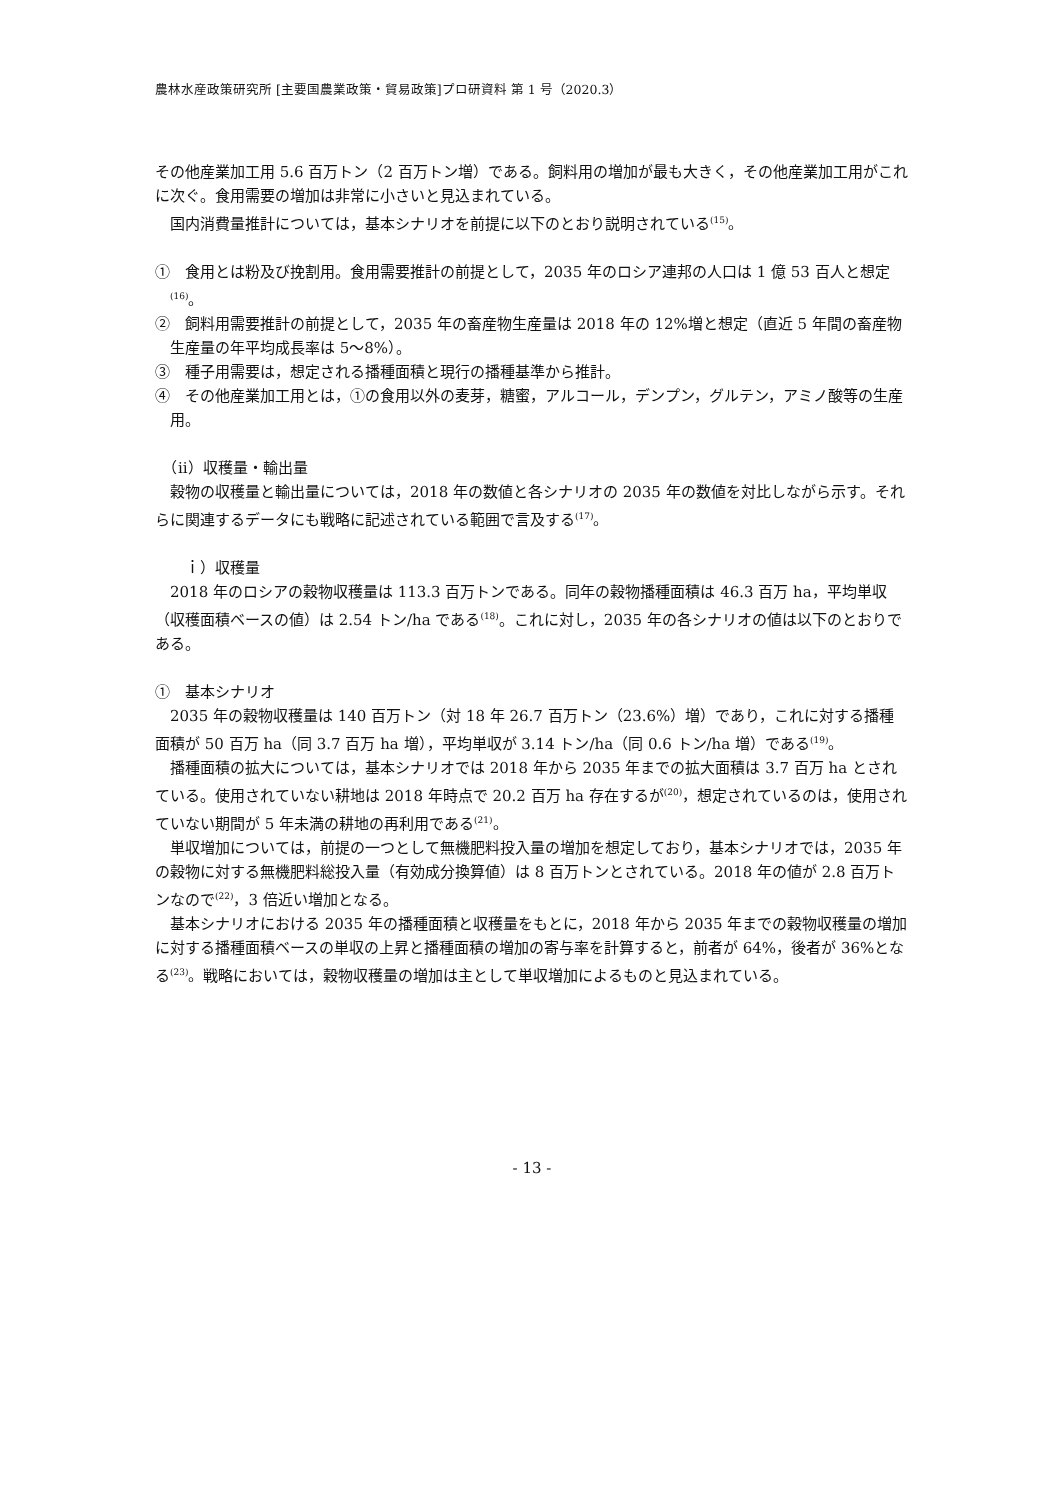農林水産政策研究所 [主要国農業政策・貿易政策]プロ研資料 第 1 号（2020.3）
その他産業加工用 5.6 百万トン（2 百万トン増）である。飼料用の増加が最も大きく，その他産業加工用がこれに次ぐ。食用需要の増加は非常に小さいと見込まれている。
国内消費量推計については，基本シナリオを前提に以下のとおり説明されている<sup>(15)</sup>。
①　食用とは粉及び挽割用。食用需要推計の前提として，2035 年のロシア連邦の人口は 1 億 53 百人と想定<sup>(16)</sup>。
②　飼料用需要推計の前提として，2035 年の畜産物生産量は 2018 年の 12%増と想定（直近 5 年間の畜産物生産量の年平均成長率は 5～8%）。
③　種子用需要は，想定される播種面積と現行の播種基準から推計。
④　その他産業加工用とは，①の食用以外の麦芽，糖蜜，アルコール，デンプン，グルテン，アミノ酸等の生産用。
　（ⅱ）収穫量・輸出量
穀物の収穫量と輸出量については，2018 年の数値と各シナリオの 2035 年の数値を対比しながら示す。それらに関連するデータにも戦略に記述されている範囲で言及する<sup>(17)</sup>。
　　ｉ）収穫量
2018 年のロシアの穀物収穫量は 113.3 百万トンである。同年の穀物播種面積は 46.3 百万 ha，平均単収（収穫面積ベースの値）は 2.54 トン/ha である<sup>(18)</sup>。これに対し，2035 年の各シナリオの値は以下のとおりである。
①　基本シナリオ
2035 年の穀物収穫量は 140 百万トン（対 18 年 26.7 百万トン（23.6%）増）であり，これに対する播種面積が 50 百万 ha（同 3.7 百万 ha 増），平均単収が 3.14 トン/ha（同 0.6 トン/ha 増）である<sup>(19)</sup>。
播種面積の拡大については，基本シナリオでは 2018 年から 2035 年までの拡大面積は 3.7 百万 ha とされている。使用されていない耕地は 2018 年時点で 20.2 百万 ha 存在するが<sup>(20)</sup>，想定されているのは，使用されていない期間が 5 年未満の耕地の再利用である<sup>(21)</sup>。
単収増加については，前提の一つとして無機肥料投入量の増加を想定しており，基本シナリオでは，2035 年の穀物に対する無機肥料総投入量（有効成分換算値）は 8 百万トンとされている。2018 年の値が 2.8 百万トンなので<sup>(22)</sup>，3 倍近い増加となる。
基本シナリオにおける 2035 年の播種面積と収穫量をもとに，2018 年から 2035 年までの穀物収穫量の増加に対する播種面積ベースの単収の上昇と播種面積の増加の寄与率を計算すると，前者が 64%，後者が 36%となる<sup>(23)</sup>。戦略においては，穀物収穫量の増加は主として単収増加によるものと見込まれている。
- 13 -